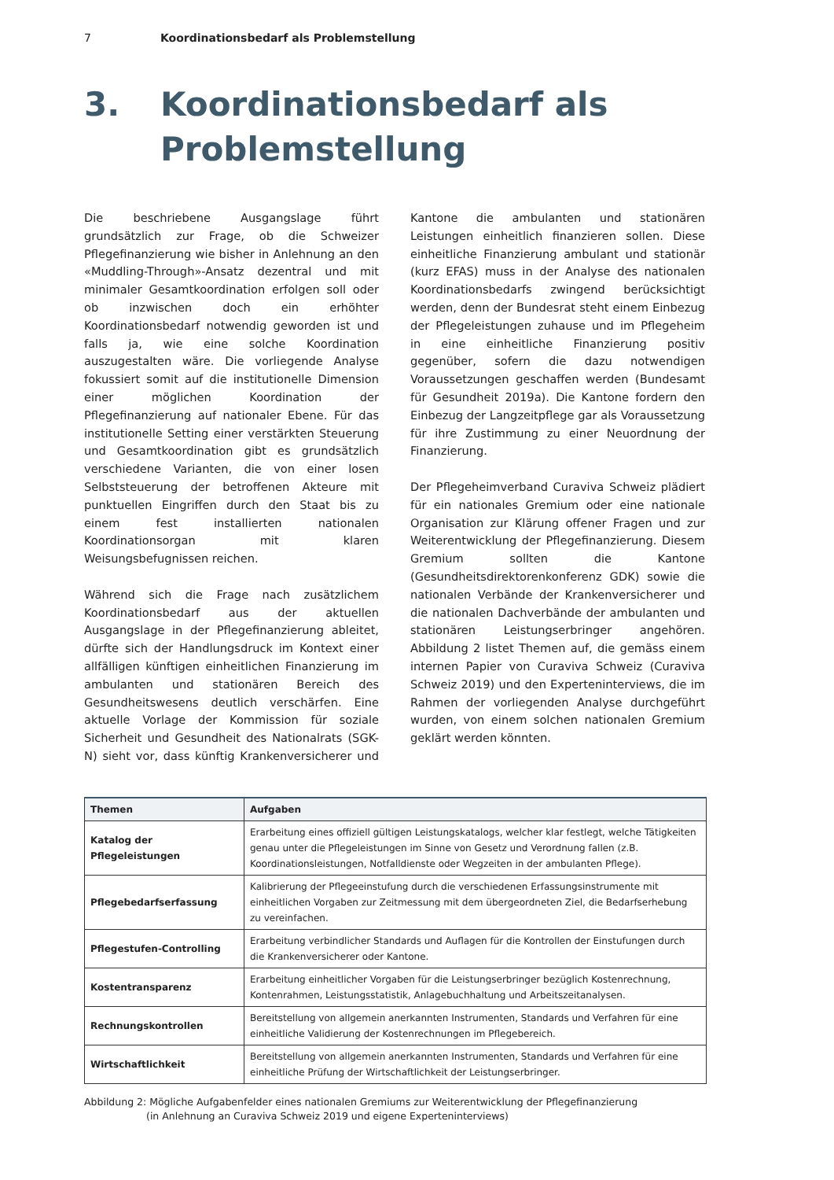7 Koordinationsbedarf als Problemstellung
3. Koordinationsbedarf als
Problemstellung
Die beschriebene Ausgangslage führt grundsätzlich zur Frage, ob die Schweizer Pflegefinanzierung wie bisher in Anlehnung an den «Muddling-Through»-Ansatz dezentral und mit minimaler Gesamtkoordination erfolgen soll oder ob inzwischen doch ein erhöhter Koordinationsbedarf notwendig geworden ist und falls ja, wie eine solche Koordination auszugestalten wäre. Die vorliegende Analyse fokussiert somit auf die institutionelle Dimension einer möglichen Koordination der Pflegefinanzierung auf nationaler Ebene. Für das institutionelle Setting einer verstärkten Steuerung und Gesamtkoordination gibt es grundsätzlich verschiedene Varianten, die von einer losen Selbststeuerung der betroffenen Akteure mit punktuellen Eingriffen durch den Staat bis zu einem fest installierten nationalen Koordinationsorgan mit klaren Weisungsbefugnissen reichen.
Während sich die Frage nach zusätzlichem Koordinationsbedarf aus der aktuellen Ausgangslage in der Pflegefinanzierung ableitet, dürfte sich der Handlungsdruck im Kontext einer allfälligen künftigen einheitlichen Finanzierung im ambulanten und stationären Bereich des Gesundheitswesens deutlich verschärfen. Eine aktuelle Vorlage der Kommission für soziale Sicherheit und Gesundheit des Nationalrats (SGK-N) sieht vor, dass künftig Krankenversicherer und Kantone die ambulanten und stationären Leistungen einheitlich finanzieren sollen. Diese einheitliche Finanzierung ambulant und stationär (kurz EFAS) muss in der Analyse des nationalen Koordinationsbedarfs zwingend berücksichtigt werden, denn der Bundesrat steht einem Einbezug der Pflegeleistungen zuhause und im Pflegeheim in eine einheitliche Finanzierung positiv gegenüber, sofern die dazu notwendigen Voraussetzungen geschaffen werden (Bundesamt für Gesundheit 2019a). Die Kantone fordern den Einbezug der Langzeitpflege gar als Voraussetzung für ihre Zustimmung zu einer Neuordnung der Finanzierung.
Der Pflegeheimverband Curaviva Schweiz plädiert für ein nationales Gremium oder eine nationale Organisation zur Klärung offener Fragen und zur Weiterentwicklung der Pflegefinanzierung. Diesem Gremium sollten die Kantone (Gesundheitsdirektorenkonferenz GDK) sowie die nationalen Verbände der Krankenversicherer und die nationalen Dachverbände der ambulanten und stationären Leistungserbringer angehören. Abbildung 2 listet Themen auf, die gemäss einem internen Papier von Curaviva Schweiz (Curaviva Schweiz 2019) und den Experteninterviews, die im Rahmen der vorliegenden Analyse durchgeführt wurden, von einem solchen nationalen Gremium geklärt werden könnten.
| Themen | Aufgaben |
| --- | --- |
| Katalog der Pflegeleistungen | Erarbeitung eines offiziell gültigen Leistungskatalogs, welcher klar festlegt, welche Tätigkeiten genau unter die Pflegeleistungen im Sinne von Gesetz und Verordnung fallen (z.B. Koordinationsleistungen, Notfalldienste oder Wegzeiten in der ambulanten Pflege). |
| Pflegebedarfserfassung | Kalibrierung der Pflegeeinstufung durch die verschiedenen Erfassungsinstrumente mit einheitlichen Vorgaben zur Zeitmessung mit dem übergeordneten Ziel, die Bedarfserhebung zu vereinfachen. |
| Pflegestufen-Controlling | Erarbeitung verbindlicher Standards und Auflagen für die Kontrollen der Einstufungen durch die Krankenversicherer oder Kantone. |
| Kostentransparenz | Erarbeitung einheitlicher Vorgaben für die Leistungserbringer bezüglich Kostenrechnung, Kontenrahmen, Leistungsstatistik, Anlagebuchhaltung und Arbeitszeitanalysen. |
| Rechnungskontrollen | Bereitstellung von allgemein anerkannten Instrumenten, Standards und Verfahren für eine einheitliche Validierung der Kostenrechnungen im Pflegebereich. |
| Wirtschaftlichkeit | Bereitstellung von allgemein anerkannten Instrumenten, Standards und Verfahren für eine einheitliche Prüfung der Wirtschaftlichkeit der Leistungserbringer. |
Abbildung 2: Mögliche Aufgabenfelder eines nationalen Gremiums zur Weiterentwicklung der Pflegefinanzierung
(in Anlehnung an Curaviva Schweiz 2019 und eigene Experteninterviews)